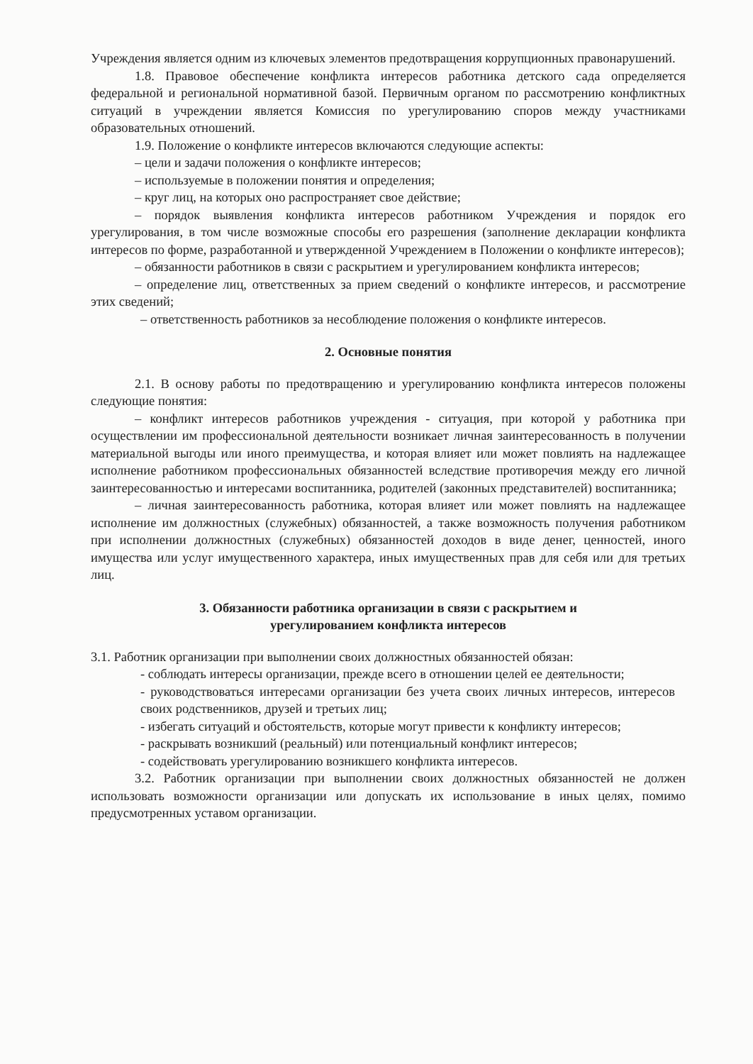Учреждения является одним из ключевых элементов предотвращения коррупционных правонарушений.
1.8. Правовое обеспечение конфликта интересов работника детского сада определяется федеральной и региональной нормативной базой. Первичным органом по рассмотрению конфликтных ситуаций в учреждении является Комиссия по урегулированию споров между участниками образовательных отношений.
1.9. Положение о конфликте интересов включаются следующие аспекты:
– цели и задачи положения о конфликте интересов;
– используемые в положении понятия и определения;
– круг лиц, на которых оно распространяет свое действие;
– порядок выявления конфликта интересов работником Учреждения и порядок его урегулирования, в том числе возможные способы его разрешения (заполнение декларации конфликта интересов по форме, разработанной и утвержденной Учреждением в Положении о конфликте интересов);
– обязанности работников в связи с раскрытием и урегулированием конфликта интересов;
– определение лиц, ответственных за прием сведений о конфликте интересов, и рассмотрение этих сведений;
– ответственность работников за несоблюдение положения о конфликте интересов.
2. Основные понятия
2.1. В основу работы по предотвращению и урегулированию конфликта интересов положены следующие понятия:
– конфликт интересов работников учреждения - ситуация, при которой у работника при осуществлении им профессиональной деятельности возникает личная заинтересованность в получении материальной выгоды или иного преимущества, и которая влияет или может повлиять на надлежащее исполнение работником профессиональных обязанностей вследствие противоречия между его личной заинтересованностью и интересами воспитанника, родителей (законных представителей) воспитанника;
– личная заинтересованность работника, которая влияет или может повлиять на надлежащее исполнение им должностных (служебных) обязанностей, а также возможность получения работником при исполнении должностных (служебных) обязанностей доходов в виде денег, ценностей, иного имущества или услуг имущественного характера, иных имущественных прав для себя или для третьих лиц.
3. Обязанности работника организации в связи с раскрытием и
урегулированием конфликта интересов
3.1. Работник организации при выполнении своих должностных обязанностей обязан:
- соблюдать интересы организации, прежде всего в отношении целей ее деятельности;
- руководствоваться интересами организации без учета своих личных интересов, интересов своих родственников, друзей и третьих лиц;
- избегать ситуаций и обстоятельств, которые могут привести к конфликту интересов;
- раскрывать возникший (реальный) или потенциальный конфликт интересов;
- содействовать урегулированию возникшего конфликта интересов.
3.2. Работник организации при выполнении своих должностных обязанностей не должен использовать возможности организации или допускать их использование в иных целях, помимо предусмотренных уставом организации.